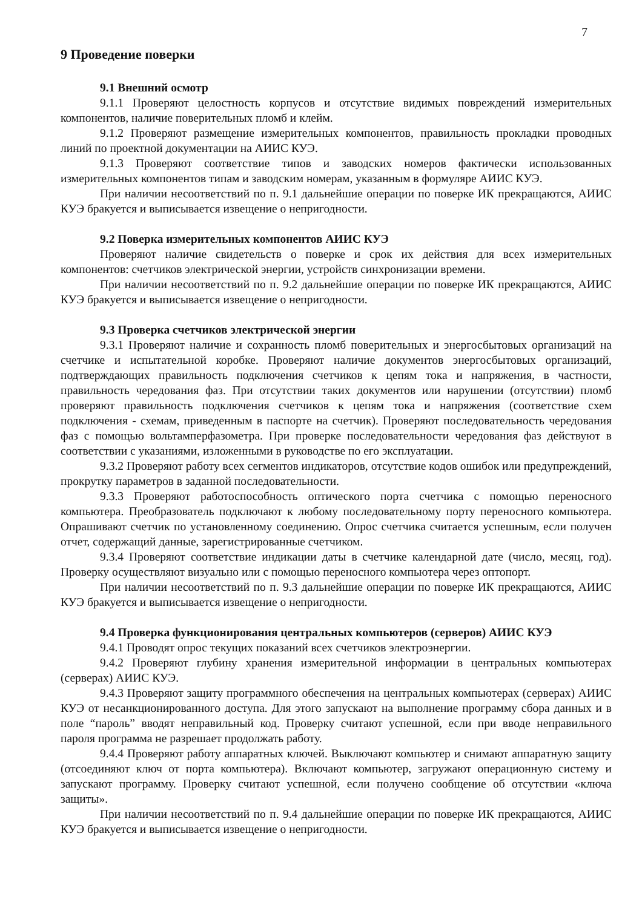7
9 Проведение поверки
9.1 Внешний осмотр
9.1.1 Проверяют целостность корпусов и отсутствие видимых повреждений измерительных компонентов, наличие поверительных пломб и клейм.
9.1.2 Проверяют размещение измерительных компонентов, правильность прокладки проводных линий по проектной документации на АИИС КУЭ.
9.1.3 Проверяют соответствие типов и заводских номеров фактически использованных измерительных компонентов типам и заводским номерам, указанным в формуляре АИИС КУЭ.
При наличии несоответствий по п. 9.1 дальнейшие операции по поверке ИК прекращаются, АИИС КУЭ бракуется и выписывается извещение о непригодности.
9.2 Поверка измерительных компонентов АИИС КУЭ
Проверяют наличие свидетельств о поверке и срок их действия для всех измерительных компонентов: счетчиков электрической энергии, устройств синхронизации времени.
При наличии несоответствий по п. 9.2 дальнейшие операции по поверке ИК прекращаются, АИИС КУЭ бракуется и выписывается извещение о непригодности.
9.3 Проверка счетчиков электрической энергии
9.3.1 Проверяют наличие и сохранность пломб поверительных и энергосбытовых организаций на счетчике и испытательной коробке. Проверяют наличие документов энергосбытовых организаций, подтверждающих правильность подключения счетчиков к цепям тока и напряжения, в частности, правильность чередования фаз. При отсутствии таких документов или нарушении (отсутствии) пломб проверяют правильность подключения счетчиков к цепям тока и напряжения (соответствие схем подключения - схемам, приведенным в паспорте на счетчик). Проверяют последовательность чередования фаз с помощью вольтамперфазометра. При проверке последовательности чередования фаз действуют в соответствии с указаниями, изложенными в руководстве по его эксплуатации.
9.3.2 Проверяют работу всех сегментов индикаторов, отсутствие кодов ошибок или предупреждений, прокрутку параметров в заданной последовательности.
9.3.3 Проверяют работоспособность оптического порта счетчика с помощью переносного компьютера. Преобразователь подключают к любому последовательному порту переносного компьютера. Опрашивают счетчик по установленному соединению. Опрос счетчика считается успешным, если получен отчет, содержащий данные, зарегистрированные счетчиком.
9.3.4 Проверяют соответствие индикации даты в счетчике календарной дате (число, месяц, год). Проверку осуществляют визуально или с помощью переносного компьютера через оптопорт.
При наличии несоответствий по п. 9.3 дальнейшие операции по поверке ИК прекращаются, АИИС КУЭ бракуется и выписывается извещение о непригодности.
9.4 Проверка функционирования центральных компьютеров (серверов) АИИС КУЭ
9.4.1 Проводят опрос текущих показаний всех счетчиков электроэнергии.
9.4.2 Проверяют глубину хранения измерительной информации в центральных компьютерах (серверах) АИИС КУЭ.
9.4.3 Проверяют защиту программного обеспечения на центральных компьютерах (серверах) АИИС КУЭ от несанкционированного доступа. Для этого запускают на выполнение программу сбора данных и в поле “пароль” вводят неправильный код. Проверку считают успешной, если при вводе неправильного пароля программа не разрешает продолжать работу.
9.4.4 Проверяют работу аппаратных ключей. Выключают компьютер и снимают аппаратную защиту (отсоединяют ключ от порта компьютера). Включают компьютер, загружают операционную систему и запускают программу. Проверку считают успешной, если получено сообщение об отсутствии «ключа защиты».
При наличии несоответствий по п. 9.4 дальнейшие операции по поверке ИК прекращаются, АИИС КУЭ бракуется и выписывается извещение о непригодности.